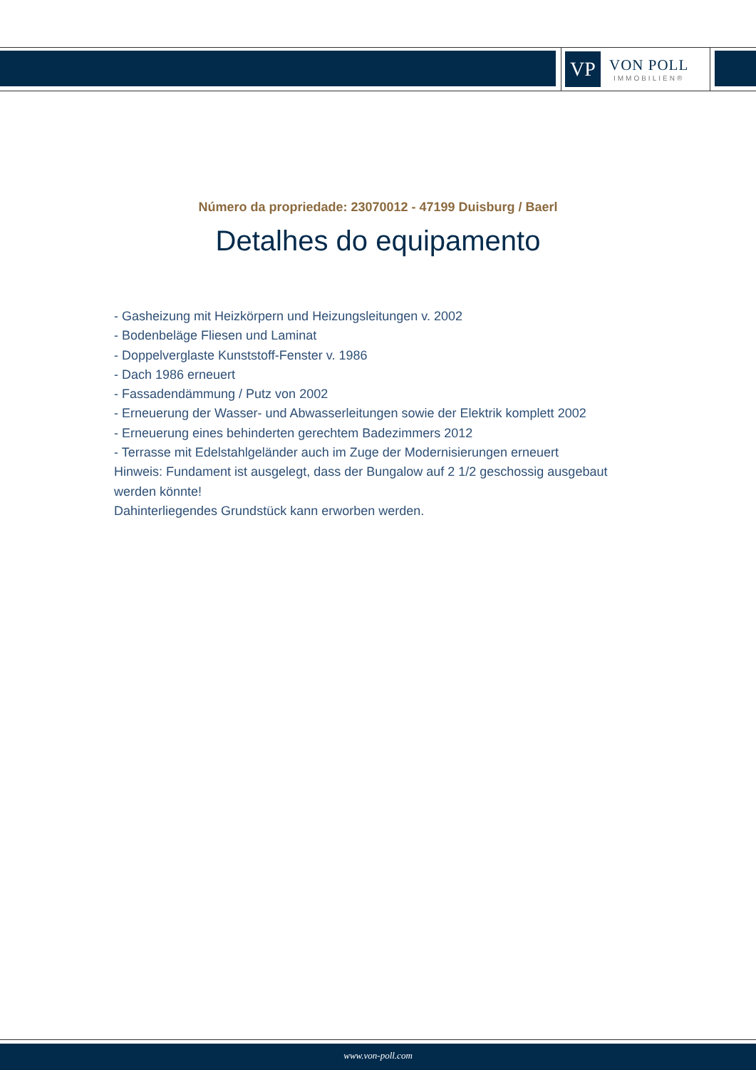VP
VON POLL
IMMOBILIEN®
Número da propriedade: 23070012 - 47199 Duisburg / Baerl
Detalhes do equipamento
- Gasheizung mit Heizkörpern und Heizungsleitungen v. 2002
- Bodenbeläge Fliesen und Laminat
- Doppelverglaste Kunststoff-Fenster v. 1986
- Dach 1986 erneuert
- Fassadendämmung / Putz von 2002
- Erneuerung der Wasser- und Abwasserleitungen sowie der Elektrik komplett 2002
- Erneuerung eines behinderten gerechtem Badezimmers 2012
- Terrasse mit Edelstahlgeländer auch im Zuge der Modernisierungen erneuert
Hinweis: Fundament ist ausgelegt, dass der Bungalow auf 2 1/2 geschossig ausgebaut werden könnte!
Dahinterliegendes Grundstück kann erworben werden.
www.von-poll.com